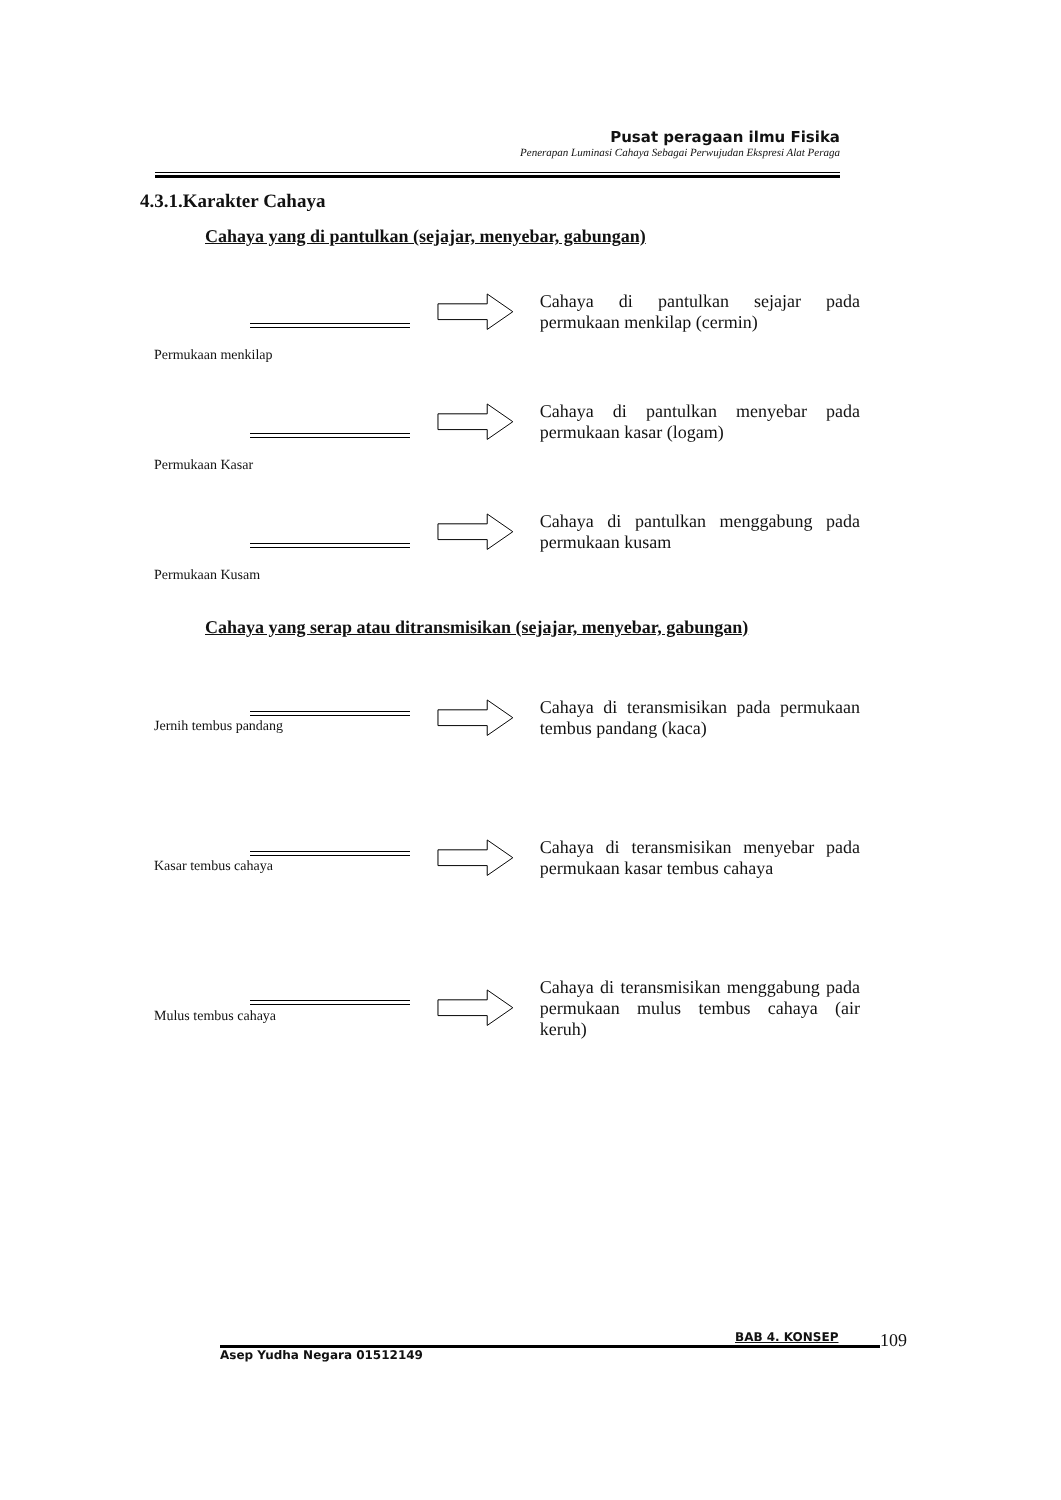Pusat peragaan ilmu Fisika
Penerapan Luminasi Cahaya Sebagai Perwujudan Ekspresi Alat Peraga
4.3.1.Karakter Cahaya
Cahaya yang di pantulkan (sejajar, menyebar, gabungan)
Permukaan menkilap
Cahaya di pantulkan sejajar pada permukaan menkilap (cermin)
Permukaan Kasar
Cahaya di pantulkan menyebar pada permukaan kasar (logam)
Permukaan Kusam
Cahaya di pantulkan menggabung pada permukaan kusam
Cahaya yang serap atau ditransmisikan (sejajar, menyebar, gabungan)
Jernih tembus pandang
Cahaya di teransmisikan pada permukaan tembus pandang (kaca)
Kasar tembus cahaya
Cahaya di teransmisikan menyebar pada permukaan kasar tembus cahaya
Mulus tembus cahaya
Cahaya di teransmisikan menggabung pada permukaan mulus tembus cahaya (air keruh)
BAB 4. KONSEP 109
Asep Yudha Negara 01512149